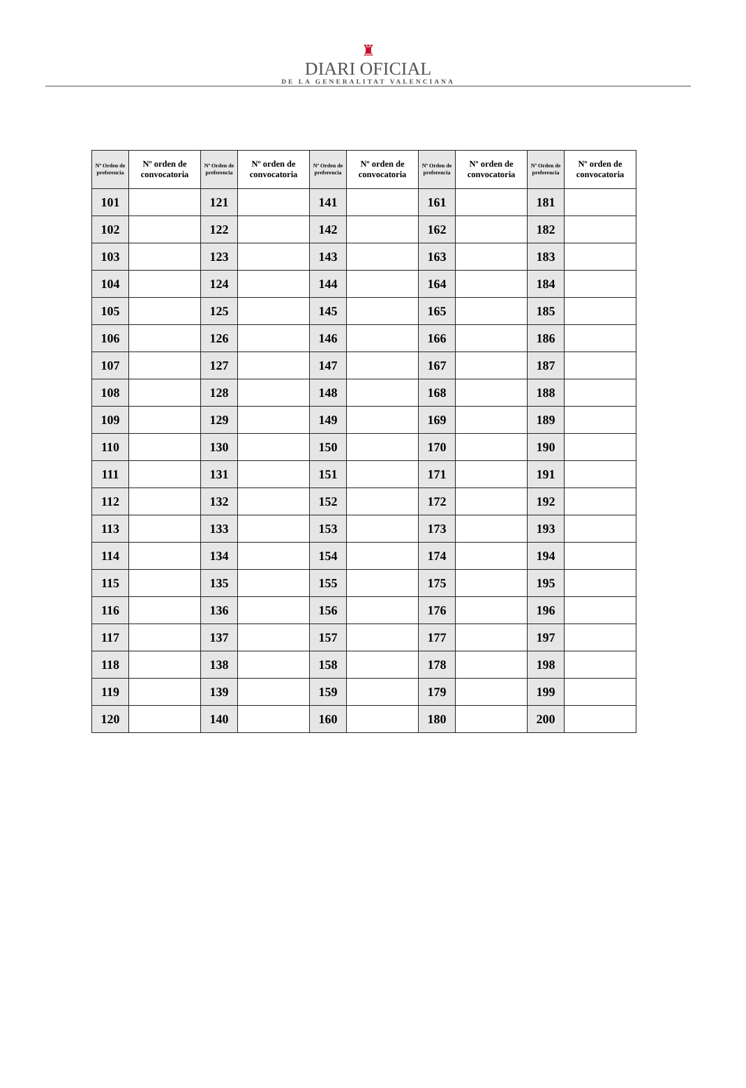♜
DIARI OFICIAL
DE LA GENERALITAT VALENCIANA
| Nº Orden de preferencia | Nº orden de convocatoria | Nº Orden de preferencia | Nº orden de convocatoria | Nº Orden de preferencia | Nº orden de convocatoria | Nº Orden de preferencia | Nº orden de convocatoria | Nº Orden de preferencia | Nº orden de convocatoria |
| --- | --- | --- | --- | --- | --- | --- | --- | --- | --- |
| 101 | | 121 | | 141 | | 161 | | 181 | |
| 102 | | 122 | | 142 | | 162 | | 182 | |
| 103 | | 123 | | 143 | | 163 | | 183 | |
| 104 | | 124 | | 144 | | 164 | | 184 | |
| 105 | | 125 | | 145 | | 165 | | 185 | |
| 106 | | 126 | | 146 | | 166 | | 186 | |
| 107 | | 127 | | 147 | | 167 | | 187 | |
| 108 | | 128 | | 148 | | 168 | | 188 | |
| 109 | | 129 | | 149 | | 169 | | 189 | |
| 110 | | 130 | | 150 | | 170 | | 190 | |
| 111 | | 131 | | 151 | | 171 | | 191 | |
| 112 | | 132 | | 152 | | 172 | | 192 | |
| 113 | | 133 | | 153 | | 173 | | 193 | |
| 114 | | 134 | | 154 | | 174 | | 194 | |
| 115 | | 135 | | 155 | | 175 | | 195 | |
| 116 | | 136 | | 156 | | 176 | | 196 | |
| 117 | | 137 | | 157 | | 177 | | 197 | |
| 118 | | 138 | | 158 | | 178 | | 198 | |
| 119 | | 139 | | 159 | | 179 | | 199 | |
| 120 | | 140 | | 160 | | 180 | | 200 | |